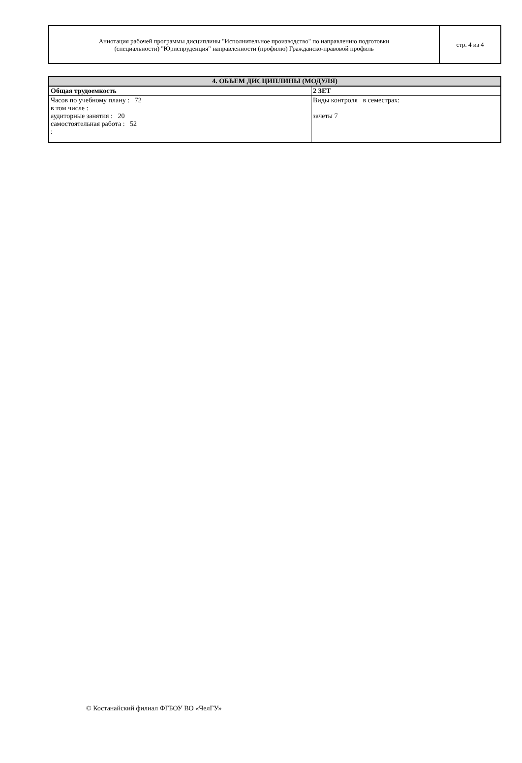| Аннотация рабочей программы дисциплины "Исполнительное производство" по направлению подготовки (специальности) "Юриспруденция" направленности (профилю) Гражданско-правовой профиль | стр. 4 из 4 |
| 4. ОБЪЕМ ДИСЦИПЛИНЫ (МОДУЛЯ) | |
| --- | --- |
| Общая трудоемкость | 2 ЗЕТ |
| Часов по учебному плану : 72 в том числе : аудиторные занятия : 20 самостоятельная работа : 52 : | Виды контроля в семестрах: зачеты 7 |
© Костанайский филиал ФГБОУ ВО «ЧелГУ»